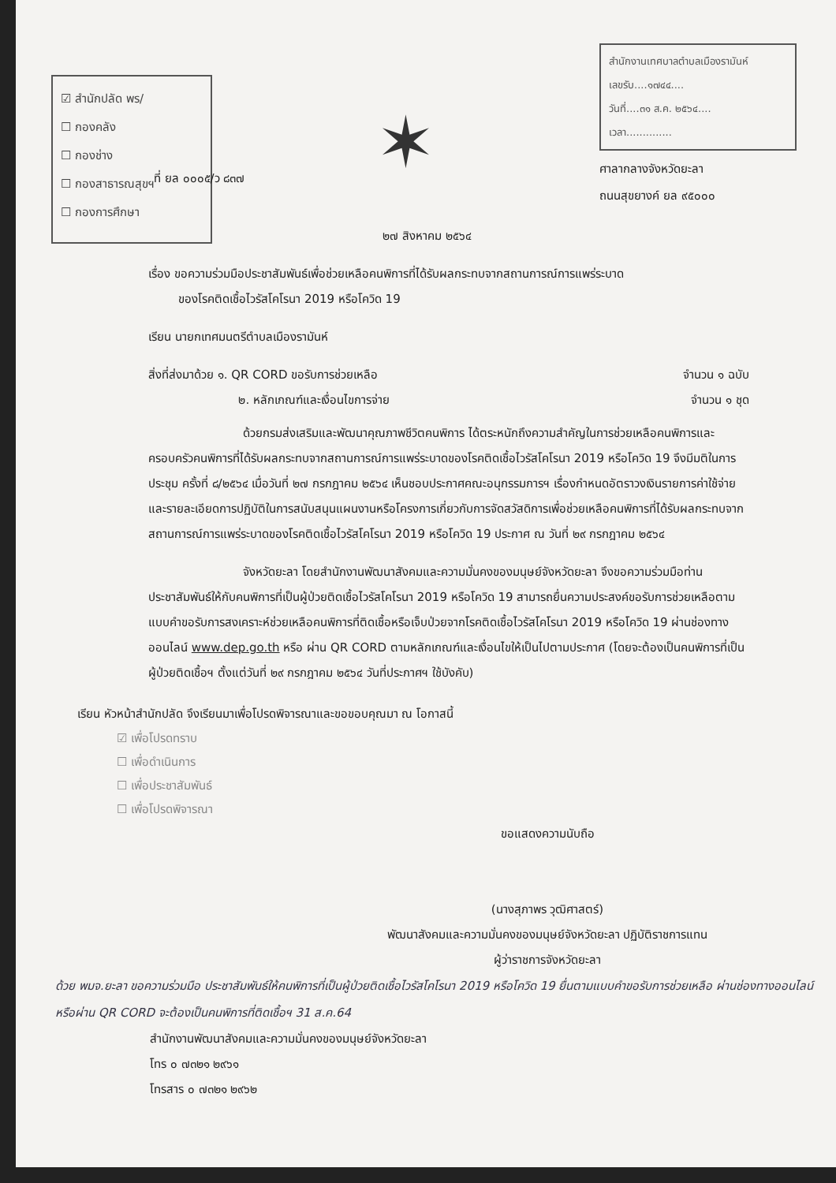☑ สำนักปลัด พร/
☐ กองคลัง
☐ กองช่าง
☐ กองสาธารณสุขฯ
☐ กองการศึกษา
✶
สำนักงานเทศบาลตำบลเมืองรามันห์
เลขรับ....๑๗๔๔....
วันที่....๓๑ ส.ค. ๒๕๖๔....
เวลา..............
ศาลากลางจังหวัดยะลา
ถนนสุขยางค์ ยล ๙๕๐๐๐
ที่ ยล ๐๐๐๕/ว ๘๓๗
๒๗ สิงหาคม ๒๕๖๔
เรื่อง ขอความร่วมมือประชาสัมพันธ์เพื่อช่วยเหลือคนพิการที่ได้รับผลกระทบจากสถานการณ์การแพร่ระบาด
ของโรคติดเชื้อไวรัสโคโรนา 2019 หรือโควิด 19
เรียน นายกเทศมนตรีตำบลเมืองรามันห์
สิ่งที่ส่งมาด้วย ๑. QR CORD ขอรับการช่วยเหลือ จำนวน ๑ ฉบับ
๒. หลักเกณฑ์และเงื่อนไขการจ่าย จำนวน ๑ ชุด
ด้วยกรมส่งเสริมและพัฒนาคุณภาพชีวิตคนพิการ ได้ตระหนักถึงความสำคัญในการช่วยเหลือคนพิการและครอบครัวคนพิการที่ได้รับผลกระทบจากสถานการณ์การแพร่ระบาดของโรคติดเชื้อไวรัสโคโรนา 2019 หรือโควิด 19 จึงมีมติในการประชุม ครั้งที่ ๘/๒๕๖๔ เมื่อวันที่ ๒๗ กรกฎาคม ๒๕๖๔ เห็นชอบประกาศคณะอนุกรรมการฯ เรื่องกำหนดอัตราวงเงินรายการค่าใช้จ่าย และรายละเอียดการปฏิบัติในการสนับสนุนแผนงานหรือโครงการเกี่ยวกับการจัดสวัสดิการเพื่อช่วยเหลือคนพิการที่ได้รับผลกระทบจากสถานการณ์การแพร่ระบาดของโรคติดเชื้อไวรัสโคโรนา 2019 หรือโควิด 19 ประกาศ ณ วันที่ ๒๙ กรกฎาคม ๒๕๖๔
จังหวัดยะลา โดยสำนักงานพัฒนาสังคมและความมั่นคงของมนุษย์จังหวัดยะลา จึงขอความร่วมมือท่านประชาสัมพันธ์ให้กับคนพิการที่เป็นผู้ป่วยติดเชื้อไวรัสโคโรนา 2019 หรือโควิด 19 สามารถยื่นความประสงค์ขอรับการช่วยเหลือตามแบบคำขอรับการสงเคราะห์ช่วยเหลือคนพิการที่ติดเชื้อหรือเจ็บป่วยจากโรคติดเชื้อไวรัสโคโรนา 2019 หรือโควิด 19 ผ่านช่องทางออนไลน์ www.dep.go.th หรือ ผ่าน QR CORD ตามหลักเกณฑ์และเงื่อนไขให้เป็นไปตามประกาศ (โดยจะต้องเป็นคนพิการที่เป็นผู้ป่วยติดเชื้อฯ ตั้งแต่วันที่ ๒๙ กรกฎาคม ๒๕๖๔ วันที่ประกาศฯ ใช้บังคับ)
เรียน หัวหน้าสำนักปลัด จึงเรียนมาเพื่อโปรดพิจารณาและขอขอบคุณมา ณ โอกาสนี้
☑ เพื่อโปรดทราบ
☐ เพื่อดำเนินการ
☐ เพื่อประชาสัมพันธ์
☐ เพื่อโปรดพิจารณา
ขอแสดงความนับถือ
(นางสุภาพร วุฒิศาสตร์)
พัฒนาสังคมและความมั่นคงของมนุษย์จังหวัดยะลา ปฏิบัติราชการแทน
ผู้ว่าราชการจังหวัดยะลา
ด้วย พมจ.ยะลา ขอความร่วมมือ ประชาสัมพันธ์ให้คนพิการที่เป็นผู้ป่วยติดเชื้อไวรัสโคโรนา 2019 หรือโควิด 19 ยื่นตามแบบคำขอรับการช่วยเหลือ ผ่านช่องทางออนไลน์ หรือผ่าน QR CORD จะต้องเป็นคนพิการที่ติดเชื้อฯ 31 ส.ค.64
สำนักงานพัฒนาสังคมและความมั่นคงของมนุษย์จังหวัดยะลา
โทร ๐ ๗๓๒๑ ๒๙๖๑
โทรสาร ๐ ๗๓๒๑ ๒๙๖๒